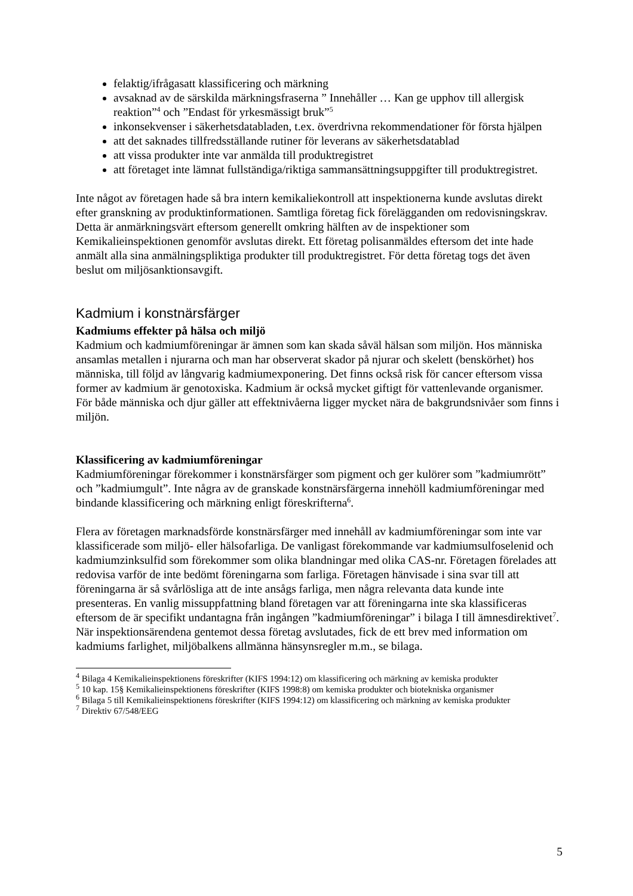felaktig/ifrågasatt klassificering och märkning
avsaknad av de särskilda märkningsfraserna ” Innehåller … Kan ge upphov till allergisk reaktion”<sup>4</sup> och ”Endast för yrkesmässigt bruk”<sup>5</sup>
inkonsekvenser i säkerhetsdatabladen, t.ex. överdrivna rekommendationer för första hjälpen
att det saknades tillfredsställande rutiner för leverans av säkerhetsdatablad
att vissa produkter inte var anmälda till produktregistret
att företaget inte lämnat fullständiga/riktiga sammansättningsuppgifter till produktregistret.
Inte något av företagen hade så bra intern kemikaliekontroll att inspektionerna kunde avslutas direkt efter granskning av produktinformationen. Samtliga företag fick förelägganden om redovisningskrav. Detta är anmärkningsvärt eftersom generellt omkring hälften av de inspektioner som Kemikalieinspektionen genomför avslutas direkt. Ett företag polisanmäldes eftersom det inte hade anmält alla sina anmälningspliktiga produkter till produktregistret. För detta företag togs det även beslut om miljösanktionsavgift.
Kadmium i konstnärsfärger
Kadmiums effekter på hälsa och miljö
Kadmium och kadmiumföreningar är ämnen som kan skada såväl hälsan som miljön. Hos människa ansamlas metallen i njurarna och man har observerat skador på njurar och skelett (benskörhet) hos människa, till följd av långvarig kadmiumexponering. Det finns också risk för cancer eftersom vissa former av kadmium är genotoxiska. Kadmium är också mycket giftigt för vattenlevande organismer. För både människa och djur gäller att effektnivåerna ligger mycket nära de bakgrundsnivåer som finns i miljön.
Klassificering av kadmiumföreningar
Kadmiumföreningar förekommer i konstnärsfärger som pigment och ger kulörer som ”kadmiumrött” och ”kadmiumgult”. Inte några av de granskade konstnärsfärgerna innehöll kadmiumföreningar med bindande klassificering och märkning enligt föreskrifterna<sup>6</sup>.
Flera av företagen marknadsförde konstnärsfärger med innehåll av kadmiumföreningar som inte var klassificerade som miljö- eller hälsofarliga. De vanligast förekommande var kadmiumsulfoselenid och kadmiumzinksulfid som förekommer som olika blandningar med olika CAS-nr. Företagen förelades att redovisa varför de inte bedömt föreningarna som farliga. Företagen hänvisade i sina svar till att föreningarna är så svårlösliga att de inte ansågs farliga, men några relevanta data kunde inte presenteras. En vanlig missuppfattning bland företagen var att föreningarna inte ska klassificeras eftersom de är specifikt undantagna från ingången ”kadmiumföreningar” i bilaga I till ämnesdirektivet<sup>7</sup>. När inspektionsärendena gentemot dessa företag avslutades, fick de ett brev med information om kadmiums farlighet, miljöbalkens allmänna hänsynsregler m.m., se bilaga.
<sup>4</sup> Bilaga 4 Kemikalieinspektionens föreskrifter (KIFS 1994:12) om klassificering och märkning av kemiska produkter
<sup>5</sup> 10 kap. 15§ Kemikalieinspektionens föreskrifter (KIFS 1998:8) om kemiska produkter och biotekniska organismer
<sup>6</sup> Bilaga 5 till Kemikalieinspektionens föreskrifter (KIFS 1994:12) om klassificering och märkning av kemiska produkter
<sup>7</sup> Direktiv 67/548/EEG
5